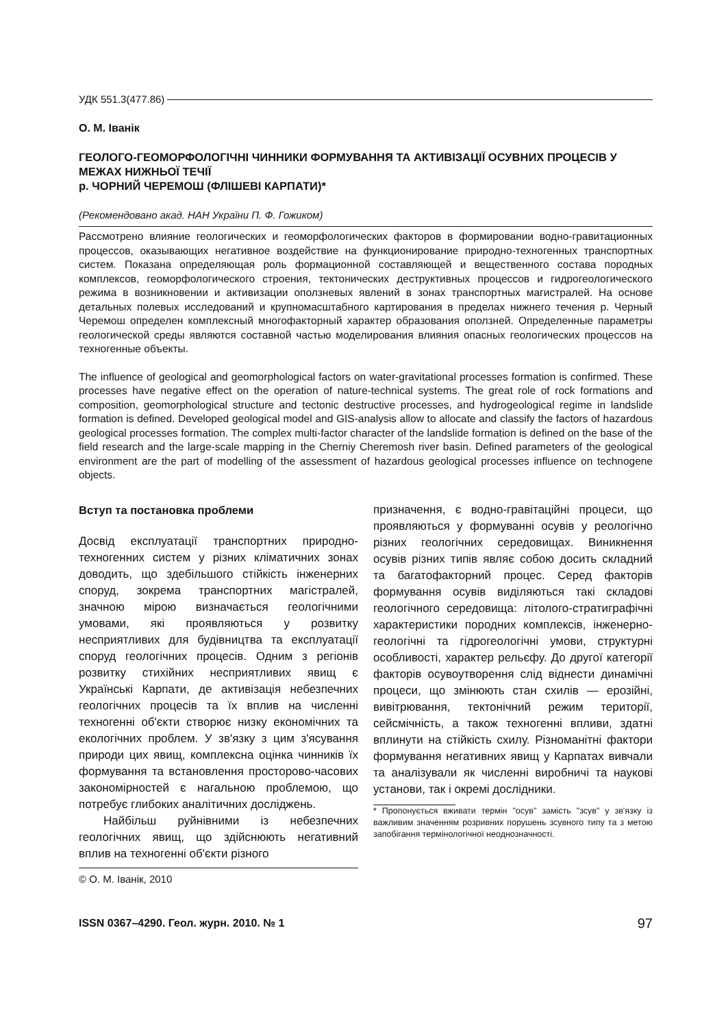УДК 551.3(477.86)
О. М. Іванік
ГЕОЛОГО-ГЕОМОРФОЛОГІЧНІ ЧИННИКИ ФОРМУВАННЯ ТА АКТИВІЗАЦІЇ ОСУВНИХ ПРОЦЕСІВ У МЕЖАХ НИЖНЬОЇ ТЕЧІЇ
р. ЧОРНИЙ ЧЕРЕМОШ (ФЛІШЕВІ КАРПАТИ)*
(Рекомендовано акад. НАН України П. Ф. Гожиком)
Рассмотрено влияние геологических и геоморфологических факторов в формировании водно-гравитационных процессов, оказывающих негативное воздействие на функционирование природно-техногенных транспортных систем. Показана определяющая роль формационной составляющей и вещественного состава породных комплексов, геоморфологического строения, тектонических деструктивных процессов и гидрогеологического режима в возникновении и активизации оползневых явлений в зонах транспортных магистралей. На основе детальных полевых исследований и крупномасштабного картирования в пределах нижнего течения р. Черный Черемош определен комплексный многофакторный характер образования оползней. Определенные параметры геологической среды являются составной частью моделирования влияния опасных геологических процессов на техногенные объекты.
The influence of geological and geomorphological factors on water-gravitational processes formation is confirmed. These processes have negative effect on the operation of nature-technical systems. The great role of rock formations and composition, geomorphological structure and tectonic destructive processes, and hydrogeological regime in landslide formation is defined. Developed geological model and GIS-analysis allow to allocate and classify the factors of hazardous geological processes formation. The complex multi-factor character of the landslide formation is defined on the base of the field research and the large-scale mapping in the Cherniy Cheremosh river basin. Defined parameters of the geological environment are the part of modelling of the assessment of hazardous geological processes influence on technogene objects.
Вступ та постановка проблеми
Досвід експлуатації транспортних природно-техногенних систем у різних кліматичних зонах доводить, що здебільшого стійкість інженерних споруд, зокрема транспортних магістралей, значною мірою визначається геологічними умовами, які проявляються у розвитку несприятливих для будівництва та експлуатації споруд геологічних процесів. Одним з регіонів розвитку стихійних несприятливих явищ є Українські Карпати, де активізація небезпечних геологічних процесів та їх вплив на численні техногенні об'єкти створює низку економічних та екологічних проблем. У зв'язку з цим з'ясування природи цих явищ, комплексна оцінка чинників їх формування та встановлення просторово-часових закономірностей є нагальною проблемою, що потребує глибоких аналітичних досліджень.
Найбільш руйнівними із небезпечних геологічних явищ, що здійснюють негативний вплив на техногенні об'єкти різного
© О. М. Іванік, 2010
призначення, є водно-гравітаційні процеси, що проявляються у формуванні осувів у реологічно різних геологічних середовищах. Виникнення осувів різних типів являє собою досить складний та багатофакторний процес. Серед факторів формування осувів виділяються такі складові геологічного середовища: літолого-стратиграфічні характеристики породних комплексів, інженерно-геологічні та гідрогеологічні умови, структурні особливості, характер рельєфу. До другої категорії факторів осувоутворення слід віднести динамічні процеси, що змінюють стан схилів — ерозійні, вивітрювання, тектонічний режим території, сейсмічність, а також техногенні впливи, здатні вплинути на стійкість схилу. Різноманітні фактори формування негативних явищ у Карпатах вивчали та аналізували як численні виробничі та наукові установи, так і окремі дослідники.
* Пропонується вживати термін "осув" замість "зсув" у зв'язку із важливим значенням розривних порушень зсувного типу та з метою запобігання термінологічної неоднозначності.
ISSN 0367–4290. Геол. журн. 2010. № 1 97